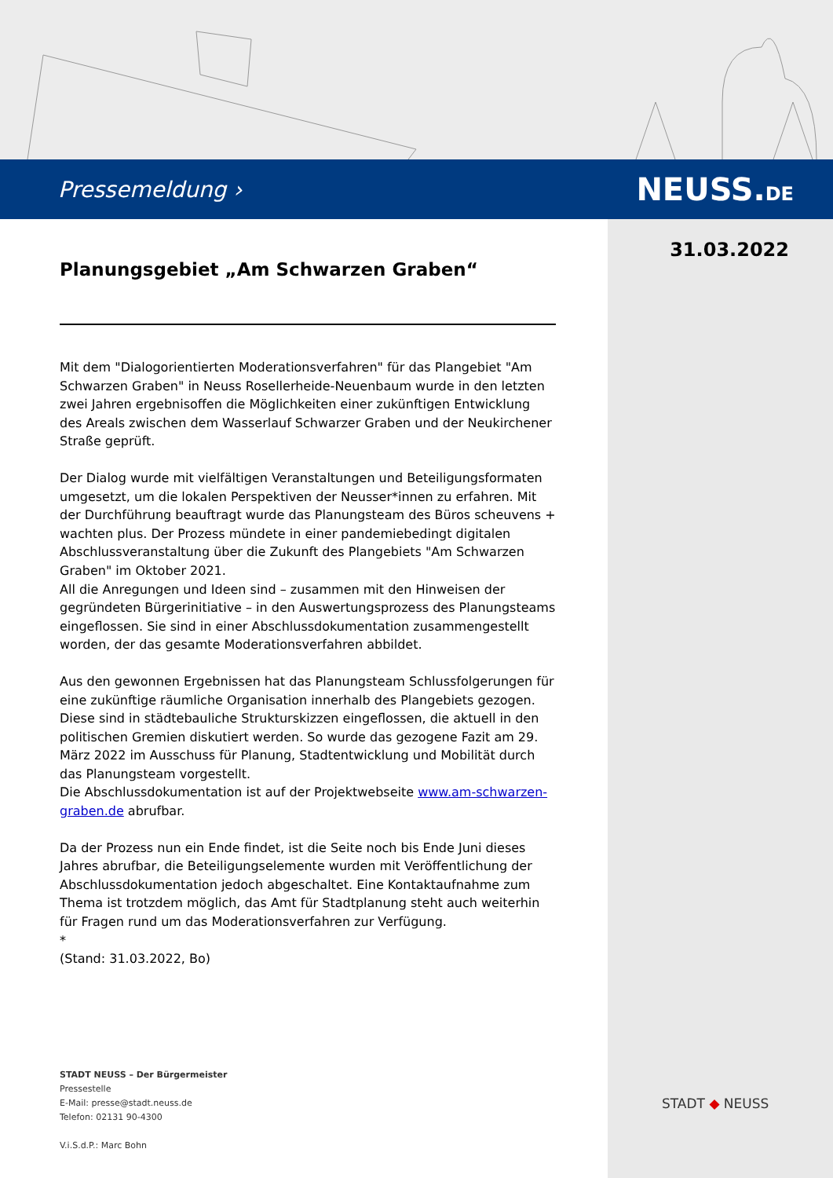Pressemeldung › NEUSS.DE
31.03.2022
Planungsgebiet „Am Schwarzen Graben“
Mit dem "Dialogorientierten Moderationsverfahren" für das Plangebiet "Am Schwarzen Graben" in Neuss Rosellerheide-Neuenbaum wurde in den letzten zwei Jahren ergebnisoffen die Möglichkeiten einer zukünftigen Entwicklung des Areals zwischen dem Wasserlauf Schwarzer Graben und der Neukirchener Straße geprüft.
Der Dialog wurde mit vielfältigen Veranstaltungen und Beteiligungsformaten umgesetzt, um die lokalen Perspektiven der Neusser*innen zu erfahren. Mit der Durchführung beauftragt wurde das Planungsteam des Büros scheuvens + wachten plus. Der Prozess mündete in einer pandemiebedingt digitalen Abschlussveranstaltung über die Zukunft des Plangebiets "Am Schwarzen Graben" im Oktober 2021.
All die Anregungen und Ideen sind – zusammen mit den Hinweisen der gegründeten Bürgerinitiative – in den Auswertungsprozess des Planungsteams eingeflossen. Sie sind in einer Abschlussdokumentation zusammengestellt worden, der das gesamte Moderationsverfahren abbildet.
Aus den gewonnen Ergebnissen hat das Planungsteam Schlussfolgerungen für eine zukünftige räumliche Organisation innerhalb des Plangebiets gezogen. Diese sind in städtebauliche Strukturskizzen eingeflossen, die aktuell in den politischen Gremien diskutiert werden. So wurde das gezogene Fazit am 29. März 2022 im Ausschuss für Planung, Stadtentwicklung und Mobilität durch das Planungsteam vorgestellt.
Die Abschlussdokumentation ist auf der Projektwebseite www.am-schwarzen-graben.de abrufbar.
Da der Prozess nun ein Ende findet, ist die Seite noch bis Ende Juni dieses Jahres abrufbar, die Beteiligungselemente wurden mit Veröffentlichung der Abschlussdokumentation jedoch abgeschaltet. Eine Kontaktaufnahme zum Thema ist trotzdem möglich, das Amt für Stadtplanung steht auch weiterhin für Fragen rund um das Moderationsverfahren zur Verfügung.
*
(Stand: 31.03.2022, Bo)
STADT NEUSS – Der Bürgermeister
Pressestelle
E-Mail: presse@stadt.neuss.de
Telefon: 02131 90-4300
V.i.S.d.P.: Marc Bohn
STADT ◆ NEUSS